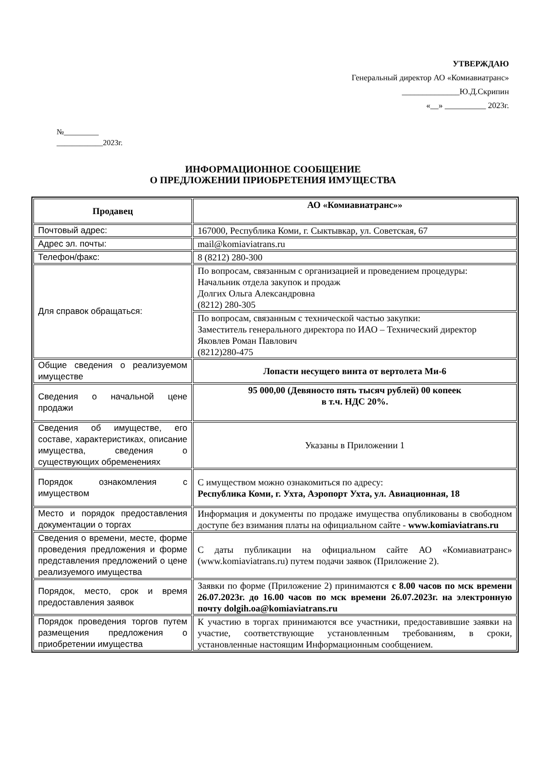УТВЕРЖДАЮ
Генеральный директор АО «Комиавиатранс»
______________Ю.Д.Скрипин
«__» __________ 2023г.
№_________
____________2023г.
ИНФОРМАЦИОННОЕ СООБЩЕНИЕ
О ПРЕДЛОЖЕНИИ ПРИОБРЕТЕНИЯ ИМУЩЕСТВА
| Продавец | АО «Комиавиатранс»» |
| Почтовый адрес: | 167000, Республика Коми, г. Сыктывкар, ул. Советская, 67 |
| Адрес эл. почты: | mail@komiaviatrans.ru |
| Телефон/факс: | 8 (8212) 280-300 |
| Для справок обращаться: | По вопросам, связанным с организацией и проведением процедуры: Начальник отдела закупок и продаж Долгих Ольга Александровна (8212) 280-305 |
| | По вопросам, связанным с технической частью закупки: Заместитель генерального директора по ИАО – Технический директор Яковлев Роман Павлович (8212)280-475 |
| Общие сведения о реализуемом имуществе | Лопасти несущего винта от вертолета Ми-6 |
| Сведения о начальной цене продажи | 95 000,00 (Девяносто пять тысяч рублей) 00 копеек в т.ч. НДС 20%. |
| Сведения об имуществе, его составе, характеристиках, описание имущества, сведения о существующих обременениях | Указаны в Приложении 1 |
| Порядок ознакомления с имуществом | С имуществом можно ознакомиться по адресу: Республика Коми, г. Ухта, Аэропорт Ухта, ул. Авиационная, 18 |
| Место и порядок предоставления документации о торгах | Информация и документы по продаже имущества опубликованы в свободном доступе без взимания платы на официальном сайте - www.komiaviatrans.ru |
| Сведения о времени, месте, форме проведения предложения и форме представления предложений о цене реализуемого имущества | С даты публикации на официальном сайте АО «Комиавиатранс» (www.komiaviatrans.ru) путем подачи заявок (Приложение 2). |
| Порядок, место, срок и время предоставления заявок | Заявки по форме (Приложение 2) принимаются с 8.00 часов по мск времени 26.07.2023г. до 16.00 часов по мск времени 26.07.2023г. на электронную почту dolgih.oa@komiaviatrans.ru |
| Порядок проведения торгов путем размещения предложения о приобретении имущества | К участию в торгах принимаются все участники, предоставившие заявки на участие, соответствующие установленным требованиям, в сроки, установленные настоящим Информационным сообщением. |